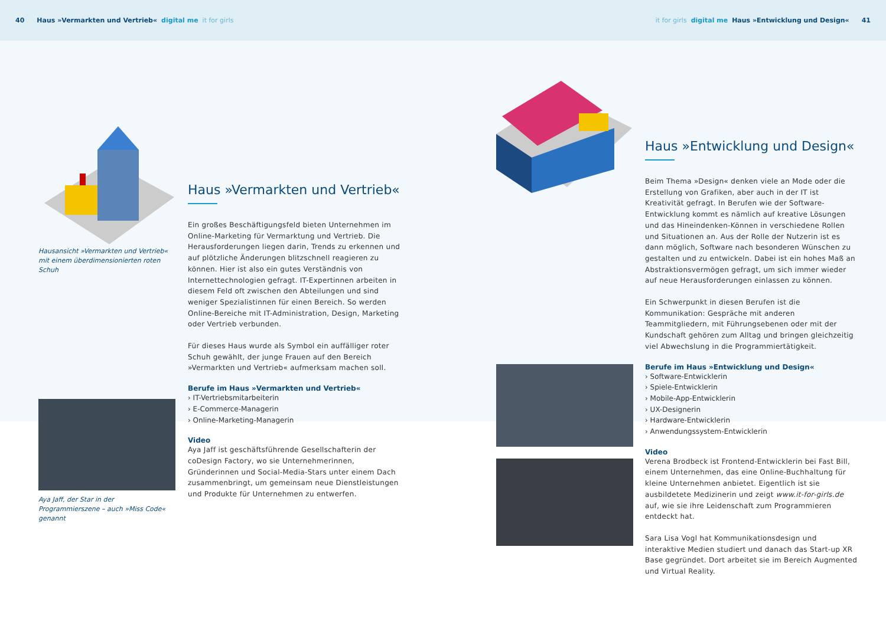40 Haus »Vermarkten und Vertrieb« digital me it for girls it for girls digital me Haus »Entwicklung und Design« 41
Hausansicht »Vermarkten und Vertrieb« mit einem überdimensionierten roten Schuh
Aya Jaff, der Star in der Programmierszene – auch »Miss Code« genannt
Haus »Vermarkten und Vertrieb«
Ein großes Beschäftigungsfeld bieten Unternehmen im Online-Marketing für Vermarktung und Vertrieb. Die Herausforderungen liegen darin, Trends zu erkennen und auf plötzliche Änderungen blitzschnell reagieren zu können. Hier ist also ein gutes Verständnis von Internettechnologien gefragt. IT-Expertinnen arbeiten in diesem Feld oft zwischen den Abteilungen und sind weniger Spezialistinnen für einen Bereich. So werden Online-Bereiche mit IT-Administration, Design, Marketing oder Vertrieb verbunden.
Für dieses Haus wurde als Symbol ein auffälliger roter Schuh gewählt, der junge Frauen auf den Bereich »Vermarkten und Vertrieb« aufmerksam machen soll.
Berufe im Haus »Vermarkten und Vertrieb«
› IT-Vertriebsmitarbeiterin
› E-Commerce-Managerin
› Online-Marketing-Managerin
Video
Aya Jaff ist geschäftsführende Gesellschafterin der coDesign Factory, wo sie Unternehmerinnen, Gründerinnen und Social-Media-Stars unter einem Dach zusammenbringt, um gemeinsam neue Dienstleistungen und Produkte für Unternehmen zu entwerfen.
Haus »Entwicklung und Design«
Beim Thema »Design« denken viele an Mode oder die Erstellung von Grafiken, aber auch in der IT ist Kreativität gefragt. In Berufen wie der Software-Entwicklung kommt es nämlich auf kreative Lösungen und das Hineindenken-Können in verschiedene Rollen und Situationen an. Aus der Rolle der Nutzerin ist es dann möglich, Software nach besonderen Wünschen zu gestalten und zu entwickeln. Dabei ist ein hohes Maß an Abstraktionsvermögen gefragt, um sich immer wieder auf neue Herausforderungen einlassen zu können.
Ein Schwerpunkt in diesen Berufen ist die Kommunikation: Gespräche mit anderen Teammitgliedern, mit Führungsebenen oder mit der Kundschaft gehören zum Alltag und bringen gleichzeitig viel Abwechslung in die Programmiertätigkeit.
Berufe im Haus »Entwicklung und Design«
› Software-Entwicklerin
› Spiele-Entwicklerin
› Mobile-App-Entwicklerin
› UX-Designerin
› Hardware-Entwicklerin
› Anwendungssystem-Entwicklerin
Video
Verena Brodbeck ist Frontend-Entwicklerin bei Fast Bill, einem Unternehmen, das eine Online-Buchhaltung für kleine Unternehmen anbietet. Eigentlich ist sie ausbildetete Medizinerin und zeigt www.it-for-girls.de auf, wie sie ihre Leidenschaft zum Programmieren entdeckt hat.
Sara Lisa Vogl hat Kommunikationsdesign und interaktive Medien studiert und danach das Start-up XR Base gegründet. Dort arbeitet sie im Bereich Augmented und Virtual Reality.